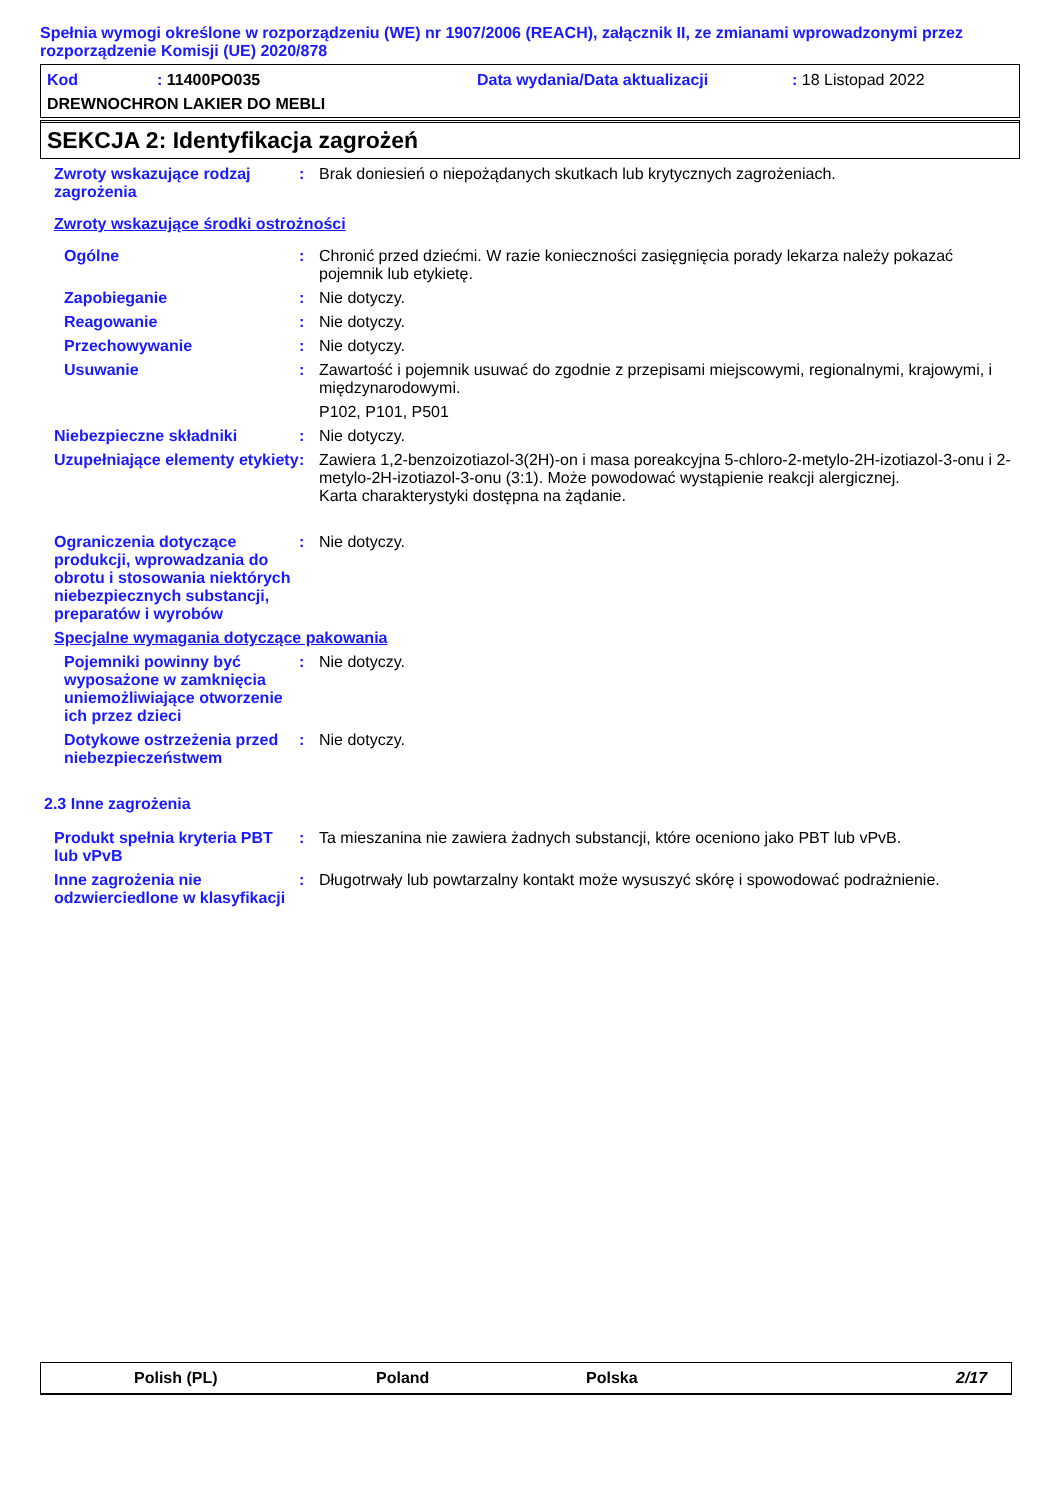Spełnia wymogi określone w rozporządzeniu (WE) nr 1907/2006 (REACH), załącznik II, ze zmianami wprowadzonymi przez rozporządzenie Komisji (UE) 2020/878
Kod: 11400PO035 Data wydania/Data aktualizacji: 18 Listopad 2022
DREWNOCHRON LAKIER DO MEBLI
SEKCJA 2: Identyfikacja zagrożeń
Zwroty wskazujące rodzaj zagrożenia
: Brak doniesień o niepożądanych skutkach lub krytycznych zagrożeniach.
Zwroty wskazujące środki ostrożności
Ogólne : Chronić przed dziećmi. W razie konieczności zasięgnięcia porady lekarza należy pokazać pojemnik lub etykietę.
Zapobieganie : Nie dotyczy.
Reagowanie : Nie dotyczy.
Przechowywanie : Nie dotyczy.
Usuwanie : Zawartość i pojemnik usuwać do zgodnie z przepisami miejscowymi, regionalnymi, krajowymi, i międzynarodowymi.
P102, P101, P501
Niebezpieczne składniki : Nie dotyczy.
Uzupełniające elementy etykiety
: Zawiera 1,2-benzoizotiazol-3(2H)-on i masa poreakcyjna 5-chloro-2-metylo-2H-izotiazol-3-onu i 2-metylo-2H-izotiazol-3-onu (3:1). Może powodować wystąpienie reakcji alergicznej.
Karta charakterystyki dostępna na żądanie.
Ograniczenia dotyczące produkcji, wprowadzania do obrotu i stosowania niektórych niebezpiecznych substancji, preparatów i wyrobów
: Nie dotyczy.
Specjalne wymagania dotyczące pakowania
Pojemniki powinny być wyposażone w zamknięcia uniemożliwiające otworzenie ich przez dzieci
: Nie dotyczy.
Dotykowe ostrzeżenia przed niebezpieczeństwem
: Nie dotyczy.
2.3 Inne zagrożenia
Produkt spełnia kryteria PBT lub vPvB
: Ta mieszanina nie zawiera żadnych substancji, które oceniono jako PBT lub vPvB.
Inne zagrożenia nie odzwierciedlone w klasyfikacji
: Długotrwały lub powtarzalny kontakt może wysuszyć skórę i spowodować podrażnienie.
Polish (PL) Poland Polska 2/17